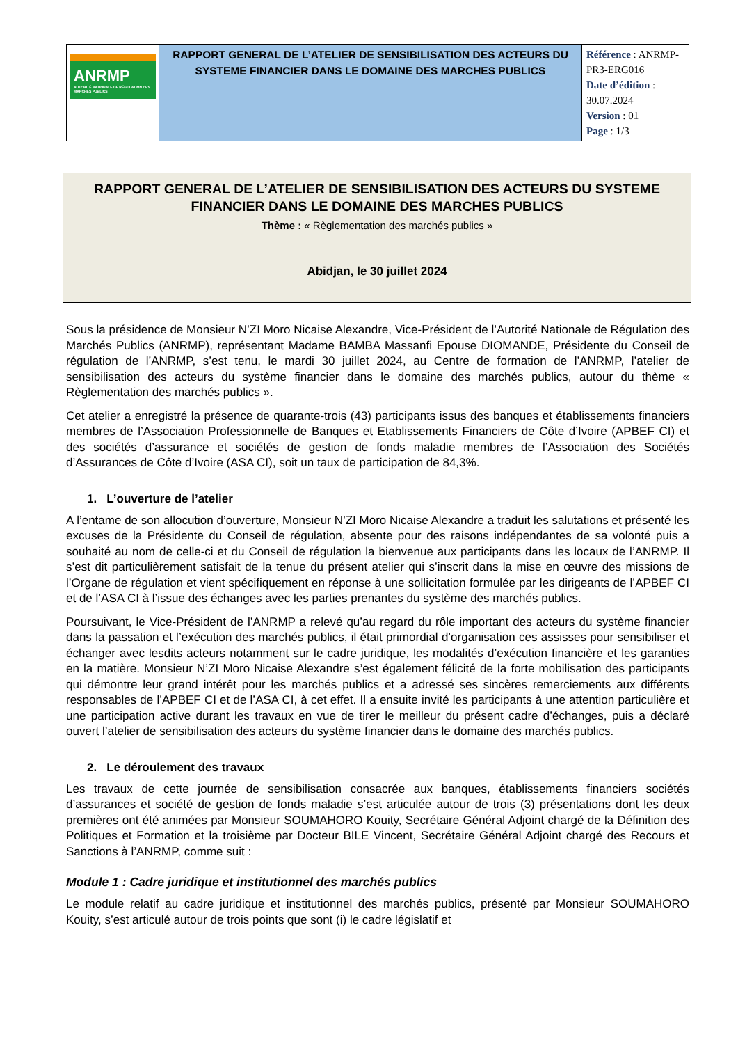| ANRMP AUTORITÉ NATIONALE DE RÉGULATION DES MARCHÉS PUBLICS | RAPPORT GENERAL DE L’ATELIER DE SENSIBILISATION DES ACTEURS DU SYSTEME FINANCIER DANS LE DOMAINE DES MARCHES PUBLICS | Référence : ANRMP-PR3-ERG016 Date d’édition : 30.07.2024 Version : 01 Page : 1/3 |
RAPPORT GENERAL DE L’ATELIER DE SENSIBILISATION DES ACTEURS DU SYSTEME FINANCIER DANS LE DOMAINE DES MARCHES PUBLICS
Thème : « Règlementation des marchés publics »
Abidjan, le 30 juillet 2024
Sous la présidence de Monsieur N’ZI Moro Nicaise Alexandre, Vice-Président de l’Autorité Nationale de Régulation des Marchés Publics (ANRMP), représentant Madame BAMBA Massanfi Epouse DIOMANDE, Présidente du Conseil de régulation de l’ANRMP, s’est tenu, le mardi 30 juillet 2024, au Centre de formation de l’ANRMP, l’atelier de sensibilisation des acteurs du système financier dans le domaine des marchés publics, autour du thème « Règlementation des marchés publics ».
Cet atelier a enregistré la présence de quarante-trois (43) participants issus des banques et établissements financiers membres de l’Association Professionnelle de Banques et Etablissements Financiers de Côte d’Ivoire (APBEF CI) et des sociétés d’assurance et sociétés de gestion de fonds maladie membres de l’Association des Sociétés d’Assurances de Côte d’Ivoire (ASA CI), soit un taux de participation de 84,3%.
1. L’ouverture de l’atelier
A l’entame de son allocution d’ouverture, Monsieur N’ZI Moro Nicaise Alexandre a traduit les salutations et présenté les excuses de la Présidente du Conseil de régulation, absente pour des raisons indépendantes de sa volonté puis a souhaité au nom de celle-ci et du Conseil de régulation la bienvenue aux participants dans les locaux de l’ANRMP. Il s’est dit particulièrement satisfait de la tenue du présent atelier qui s’inscrit dans la mise en œuvre des missions de l’Organe de régulation et vient spécifiquement en réponse à une sollicitation formulée par les dirigeants de l’APBEF CI et de l’ASA CI à l’issue des échanges avec les parties prenantes du système des marchés publics.
Poursuivant, le Vice-Président de l’ANRMP a relevé qu’au regard du rôle important des acteurs du système financier dans la passation et l’exécution des marchés publics, il était primordial d’organisation ces assisses pour sensibiliser et échanger avec lesdits acteurs notamment sur le cadre juridique, les modalités d’exécution financière et les garanties en la matière. Monsieur N’ZI Moro Nicaise Alexandre s’est également félicité de la forte mobilisation des participants qui démontre leur grand intérêt pour les marchés publics et a adressé ses sincères remerciements aux différents responsables de l’APBEF CI et de l’ASA CI, à cet effet. Il a ensuite invité les participants à une attention particulière et une participation active durant les travaux en vue de tirer le meilleur du présent cadre d’échanges, puis a déclaré ouvert l’atelier de sensibilisation des acteurs du système financier dans le domaine des marchés publics.
2. Le déroulement des travaux
Les travaux de cette journée de sensibilisation consacrée aux banques, établissements financiers sociétés d’assurances et société de gestion de fonds maladie s’est articulée autour de trois (3) présentations dont les deux premières ont été animées par Monsieur SOUMAHORO Kouity, Secrétaire Général Adjoint chargé de la Définition des Politiques et Formation et la troisième par Docteur BILE Vincent, Secrétaire Général Adjoint chargé des Recours et Sanctions à l’ANRMP, comme suit :
Module 1 : Cadre juridique et institutionnel des marchés publics
Le module relatif au cadre juridique et institutionnel des marchés publics, présenté par Monsieur SOUMAHORO Kouity, s’est articulé autour de trois points que sont (i) le cadre législatif et